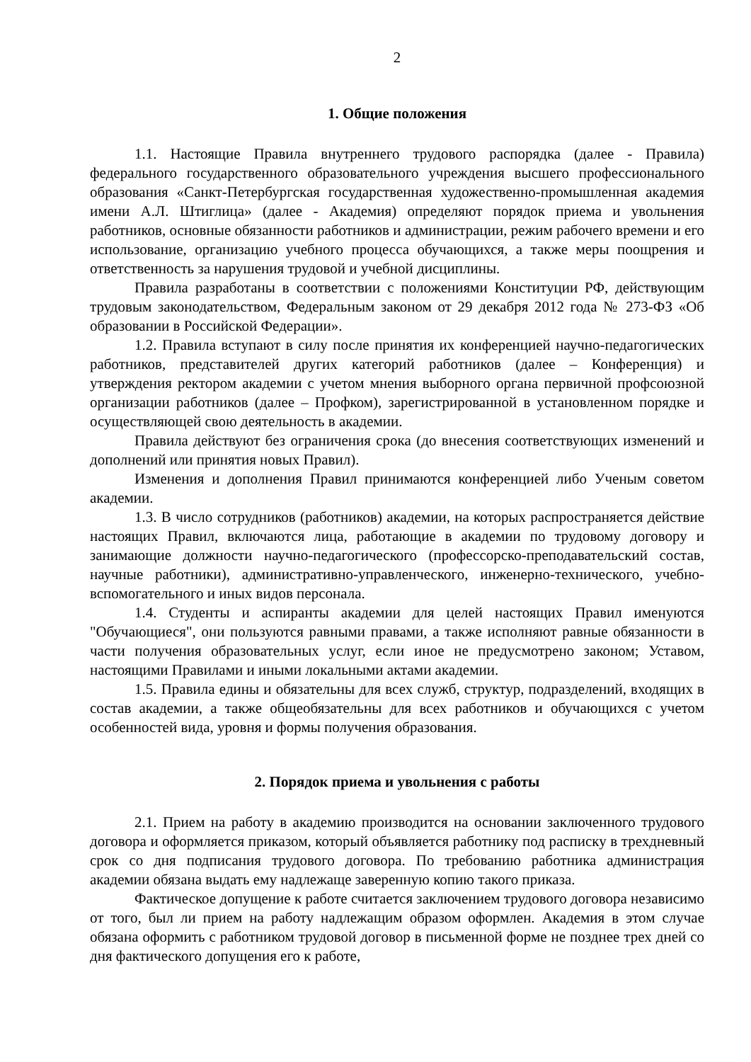2
1. Общие положения
1.1. Настоящие Правила внутреннего трудового распорядка (далее - Правила) федерального государственного образовательного учреждения высшего профессионального образования «Санкт-Петербургская государственная художественно-промышленная академия имени А.Л. Штиглица» (далее - Академия) определяют порядок приема и увольнения работников, основные обязанности работников и администрации, режим рабочего времени и его использование, организацию учебного процесса обучающихся, а также меры поощрения и ответственность за нарушения трудовой и учебной дисциплины.
Правила разработаны в соответствии с положениями Конституции РФ, действующим трудовым законодательством, Федеральным законом от 29 декабря 2012 года № 273-ФЗ «Об образовании в Российской Федерации».
1.2. Правила вступают в силу после принятия их конференцией научно-педагогических работников, представителей других категорий работников (далее – Конференция) и утверждения ректором академии с учетом мнения выборного органа первичной профсоюзной организации работников (далее – Профком), зарегистрированной в установленном порядке и осуществляющей свою деятельность в академии.
Правила действуют без ограничения срока (до внесения соответствующих изменений и дополнений или принятия новых Правил).
Изменения и дополнения Правил принимаются конференцией либо Ученым советом академии.
1.3. В число сотрудников (работников) академии, на которых распространяется действие настоящих Правил, включаются лица, работающие в академии по трудовому договору и занимающие должности научно-педагогического (профессорско-преподавательский состав, научные работники), административно-управленческого, инженерно-технического, учебно-вспомогательного и иных видов персонала.
1.4. Студенты и аспиранты академии для целей настоящих Правил именуются "Обучающиеся", они пользуются равными правами, а также исполняют равные обязанности в части получения образовательных услуг, если иное не предусмотрено законом; Уставом, настоящими Правилами и иными локальными актами академии.
1.5. Правила едины и обязательны для всех служб, структур, подразделений, входящих в состав академии, а также общеобязательны для всех работников и обучающихся с учетом особенностей вида, уровня и формы получения образования.
2. Порядок приема и увольнения с работы
2.1. Прием на работу в академию производится на основании заключенного трудового договора и оформляется приказом, который объявляется работнику под расписку в трехдневный срок со дня подписания трудового договора. По требованию работника администрация академии обязана выдать ему надлежаще заверенную копию такого приказа.
Фактическое допущение к работе считается заключением трудового договора независимо от того, был ли прием на работу надлежащим образом оформлен. Академия в этом случае обязана оформить с работником трудовой договор в письменной форме не позднее трех дней со дня фактического допущения его к работе,